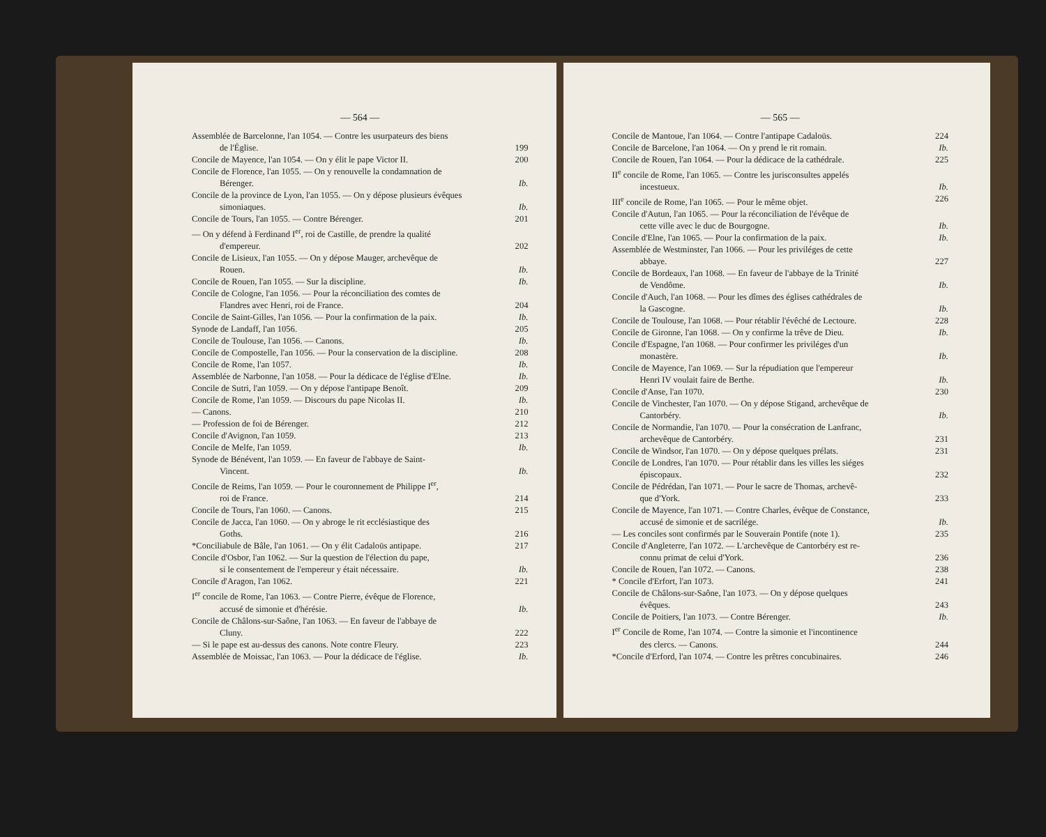— 564 —
Assemblée de Barcelonne, l'an 1054. — Contre les usurpateurs des biens
de l'Église. 199
Concile de Mayence, l'an 1054. — On y élit le pape Victor II. 200
Concile de Florence, l'an 1055. — On y renouvelle la condamnation de
Bérenger. Ib.
Concile de la province de Lyon, l'an 1055. — On y dépose plusieurs évêques
simoniaques. Ib.
Concile de Tours, l'an 1055. — Contre Bérenger. 201
— On y défend à Ferdinand I<sup>er</sup>, roi de Castille, de prendre la qualité
d'empereur. 202
Concile de Lisieux, l'an 1055. — On y dépose Mauger, archevêque de
Rouen. Ib.
Concile de Rouen, l'an 1055. — Sur la discipline. Ib.
Concile de Cologne, l'an 1056. — Pour la réconciliation des comtes de
Flandres avec Henri, roi de France. 204
Concile de Saint-Gilles, l'an 1056. — Pour la confirmation de la paix. Ib.
Synode de Landaff, l'an 1056. 205
Concile de Toulouse, l'an 1056. — Canons. Ib.
Concile de Compostelle, l'an 1056. — Pour la conservation de la discipline. 208
Concile de Rome, l'an 1057. Ib.
Assemblée de Narbonne, l'an 1058. — Pour la dédicace de l'église d'Elne. Ib.
Concile de Sutri, l'an 1059. — On y dépose l'antipape Benoît. 209
Concile de Rome, l'an 1059. — Discours du pape Nicolas II. Ib.
— Canons. 210
— Profession de foi de Bérenger. 212
Concile d'Avignon, l'an 1059. 213
Concile de Melfe, l'an 1059. Ib.
Synode de Bénévent, l'an 1059. — En faveur de l'abbaye de Saint-
Vincent. Ib.
Concile de Reims, l'an 1059. — Pour le couronnement de Philippe I<sup>er</sup>,
roi de France. 214
Concile de Tours, l'an 1060. — Canons. 215
Concile de Jacca, l'an 1060. — On y abroge le rit ecclésiastique des
Goths. 216
*Conciliabule de Bâle, l'an 1061. — On y élit Cadaloüs antipape. 217
Concile d'Osbor, l'an 1062. — Sur la question de l'élection du pape,
si le consentement de l'empereur y était nécessaire. Ib.
Concile d'Aragon, l'an 1062. 221
I<sup>er</sup> concile de Rome, l'an 1063. — Contre Pierre, évêque de Florence,
accusé de simonie et d'hérésie. Ib.
Concile de Châlons-sur-Saône, l'an 1063. — En faveur de l'abbaye de
Cluny. 222
— Si le pape est au-dessus des canons. Note contre Fleury. 223
Assemblée de Moissac, l'an 1063. — Pour la dédicace de l'église. Ib.
— 565 —
Concile de Mantoue, l'an 1064. — Contre l'antipape Cadaloüs. 224
Concile de Barcelone, l'an 1064. — On y prend le rit romain. Ib.
Concile de Rouen, l'an 1064. — Pour la dédicace de la cathédrale. 225
II<sup>e</sup> concile de Rome, l'an 1065. — Contre les jurisconsultes appelés
incestueux. Ib.
III<sup>e</sup> concile de Rome, l'an 1065. — Pour le même objet. 226
Concile d'Autun, l'an 1065. — Pour la réconciliation de l'évêque de
cette ville avec le duc de Bourgogne. Ib.
Concile d'Elne, l'an 1065. — Pour la confirmation de la paix. Ib.
Assemblée de Westminster, l'an 1066. — Pour les priviléges de cette
abbaye. 227
Concile de Bordeaux, l'an 1068. — En faveur de l'abbaye de la Trinité
de Vendôme. Ib.
Concile d'Auch, l'an 1068. — Pour les dîmes des églises cathédrales de
la Gascogne. Ib.
Concile de Toulouse, l'an 1068. — Pour rétablir l'évêché de Lectoure. 228
Concile de Gironne, l'an 1068. — On y confirme la trêve de Dieu. Ib.
Concile d'Espagne, l'an 1068. — Pour confirmer les priviléges d'un
monastère. Ib.
Concile de Mayence, l'an 1069. — Sur la répudiation que l'empereur
Henri IV voulait faire de Berthe. Ib.
Concile d'Anse, l'an 1070. 230
Concile de Vinchester, l'an 1070. — On y dépose Stigand, archevêque de
Cantorbéry. Ib.
Concile de Normandie, l'an 1070. — Pour la consécration de Lanfranc,
archevêque de Cantorbéry. 231
Concile de Windsor, l'an 1070. — On y dépose quelques prélats. 231
Concile de Londres, l'an 1070. — Pour rétablir dans les villes les siéges
épiscopaux. 232
Concile de Pédrédan, l'an 1071. — Pour le sacre de Thomas, archevê-
que d'York. 233
Concile de Mayence, l'an 1071. — Contre Charles, évêque de Constance,
accusé de simonie et de sacrilége. Ib.
— Les conciles sont confirmés par le Souverain Pontife (note 1). 235
Concile d'Angleterre, l'an 1072. — L'archevêque de Cantorbéry est re-
connu primat de celui d'York. 236
Concile de Rouen, l'an 1072. — Canons. 238
* Concile d'Erfort, l'an 1073. 241
Concile de Châlons-sur-Saône, l'an 1073. — On y dépose quelques
évêques. 243
Concile de Poitiers, l'an 1073. — Contre Bérenger. Ib.
I<sup>er</sup> Concile de Rome, l'an 1074. — Contre la simonie et l'incontinence
des clercs. — Canons. 244
*Concile d'Erford, l'an 1074. — Contre les prêtres concubinaires. 246